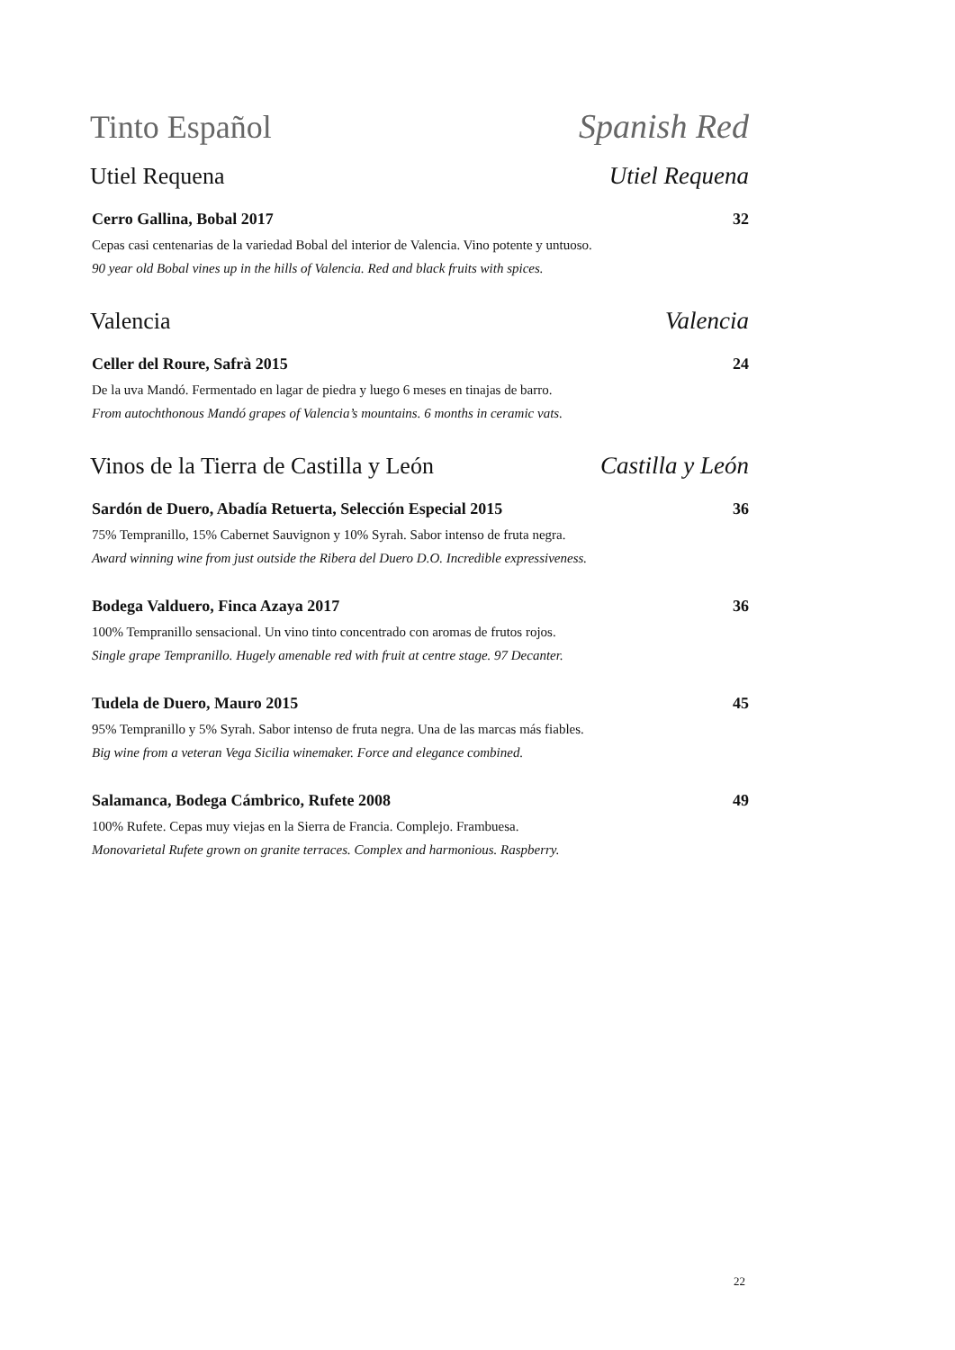Tinto Español Spanish Red
Utiel Requena Utiel Requena
Cerro Gallina, Bobal 2017 32
Cepas casi centenarias de la variedad Bobal del interior de Valencia. Vino potente y untuoso.
90 year old Bobal vines up in the hills of Valencia. Red and black fruits with spices.
Valencia Valencia
Celler del Roure, Safrà 2015 24
De la uva Mandó. Fermentado en lagar de piedra y luego 6 meses en tinajas de barro.
From autochthonous Mandó grapes of Valencia’s mountains. 6 months in ceramic vats.
Vinos de la Tierra de Castilla y León Castilla y León
Sardón de Duero, Abadía Retuerta, Selección Especial 2015 36
75% Tempranillo, 15% Cabernet Sauvignon y 10% Syrah. Sabor intenso de fruta negra.
Award winning wine from just outside the Ribera del Duero D.O. Incredible expressiveness.
Bodega Valduero, Finca Azaya 2017 36
100% Tempranillo sensacional. Un vino tinto concentrado con aromas de frutos rojos.
Single grape Tempranillo. Hugely amenable red with fruit at centre stage. 97 Decanter.
Tudela de Duero, Mauro 2015 45
95% Tempranillo y 5% Syrah. Sabor intenso de fruta negra. Una de las marcas más fiables.
Big wine from a veteran Vega Sicilia winemaker. Force and elegance combined.
Salamanca, Bodega Cámbrico, Rufete 2008 49
100% Rufete. Cepas muy viejas en la Sierra de Francia. Complejo. Frambuesa.
Monovarietal Rufete grown on granite terraces. Complex and harmonious. Raspberry.
22